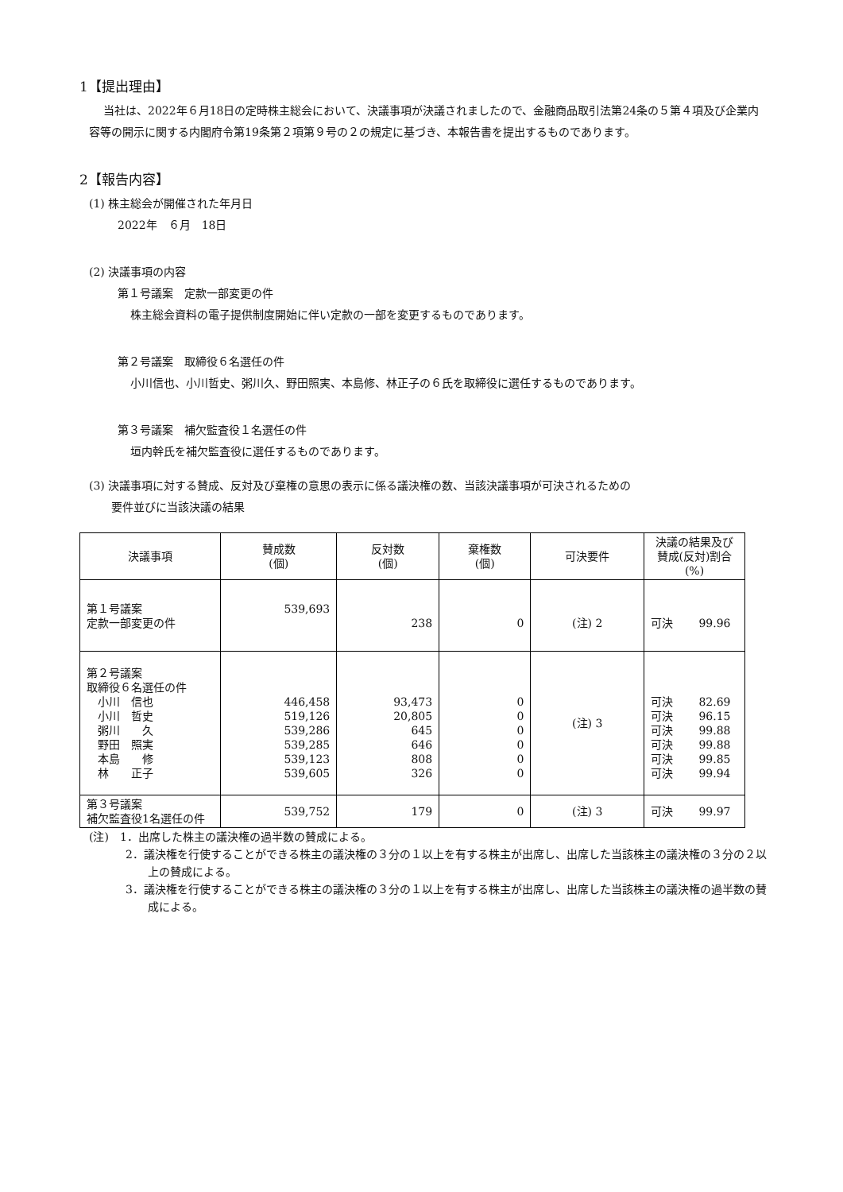1【提出理由】
当社は、2022年６月18日の定時株主総会において、決議事項が決議されましたので、金融商品取引法第24条の５第４項及び企業内容等の開示に関する内閣府令第19条第２項第９号の２の規定に基づき、本報告書を提出するものであります。
2【報告内容】
(1) 株主総会が開催された年月日
2022年　６月　18日
(2) 決議事項の内容
第１号議案　定款一部変更の件
株主総会資料の電子提供制度開始に伴い定款の一部を変更するものであります。
第２号議案　取締役６名選任の件
小川信也、小川哲史、粥川久、野田照実、本島修、林正子の６氏を取締役に選任するものであります。
第３号議案　補欠監査役１名選任の件
垣内幹氏を補欠監査役に選任するものであります。
(3) 決議事項に対する賛成、反対及び棄権の意思の表示に係る議決権の数、当該決議事項が可決されるための
　　要件並びに当該決議の結果
| 決議事項 | 賛成数 (個) | 反対数 (個) | 棄権数 (個) | 可決要件 | 決議の結果及び 賛成(反対)割合 (%) |
| --- | --- | --- | --- | --- | --- |
| 第１号議案 定款一部変更の件 | 539,693 | 238 | 0 | (注) 2 | 可決 99.96 |
| 第２号議案 取締役６名選任の件 小川 信也 小川 哲史 粥川 久 野田 照実 本島 修 林 正子 | 446,458 519,126 539,286 539,285 539,123 539,605 | 93,473 20,805 645 646 808 326 | 0 0 0 0 0 0 | (注) 3 | 可決 82.69 可決 96.15 可決 99.88 可決 99.88 可決 99.85 可決 99.94 |
| 第３号議案 補欠監査役1名選任の件 | 539,752 | 179 | 0 | (注) 3 | 可決 99.97 |
(注)　1．出席した株主の議決権の過半数の賛成による。
2．議決権を行使することができる株主の議決権の３分の１以上を有する株主が出席し、出席した当該株主の議決権の３分の２以上の賛成による。
3．議決権を行使することができる株主の議決権の３分の１以上を有する株主が出席し、出席した当該株主の議決権の過半数の賛成による。